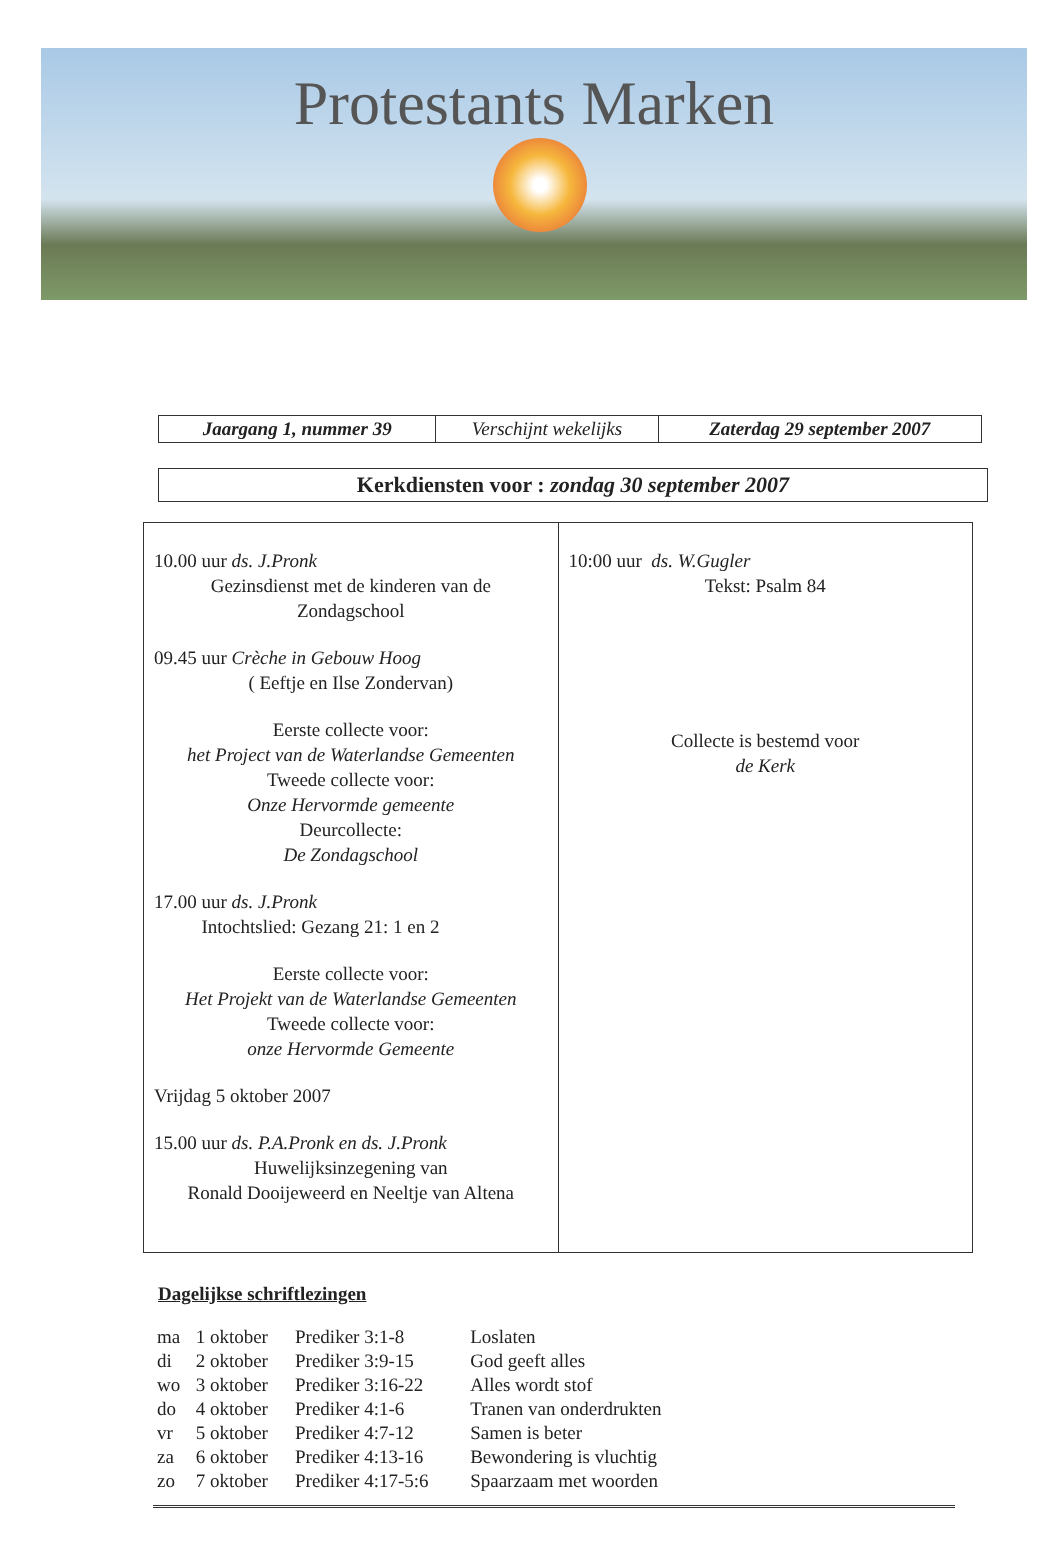Protestants Marken
| Jaargang 1, nummer 39 | Verschijnt wekelijks | Zaterdag 29 september 2007 |
Kerkdiensten voor : zondag 30 september 2007
| 10.00 uur ds. J.Pronk Gezinsdienst met de kinderen van de Zondagschool 09.45 uur Crèche in Gebouw Hoog ( Eeftje en Ilse Zondervan) Eerste collecte voor: het Project van de Waterlandse Gemeenten Tweede collecte voor: Onze Hervormde gemeente Deurcollecte: De Zondagschool 17.00 uur ds. J.Pronk Intochtslied: Gezang 21: 1 en 2 Eerste collecte voor: Het Projekt van de Waterlandse Gemeenten Tweede collecte voor: onze Hervormde Gemeente Vrijdag 5 oktober 2007 15.00 uur ds. P.A.Pronk en ds. J.Pronk Huwelijksinzegening van Ronald Dooijeweerd en Neeltje van Altena | 10:00 uur ds. W.Gugler Tekst: Psalm 84 Collecte is bestemd voor de Kerk |
Dagelijkse schriftlezingen
| ma | 1 oktober | Prediker 3:1-8 | Loslaten |
| di | 2 oktober | Prediker 3:9-15 | God geeft alles |
| wo | 3 oktober | Prediker 3:16-22 | Alles wordt stof |
| do | 4 oktober | Prediker 4:1-6 | Tranen van onderdrukten |
| vr | 5 oktober | Prediker 4:7-12 | Samen is beter |
| za | 6 oktober | Prediker 4:13-16 | Bewondering is vluchtig |
| zo | 7 oktober | Prediker 4:17-5:6 | Spaarzaam met woorden |